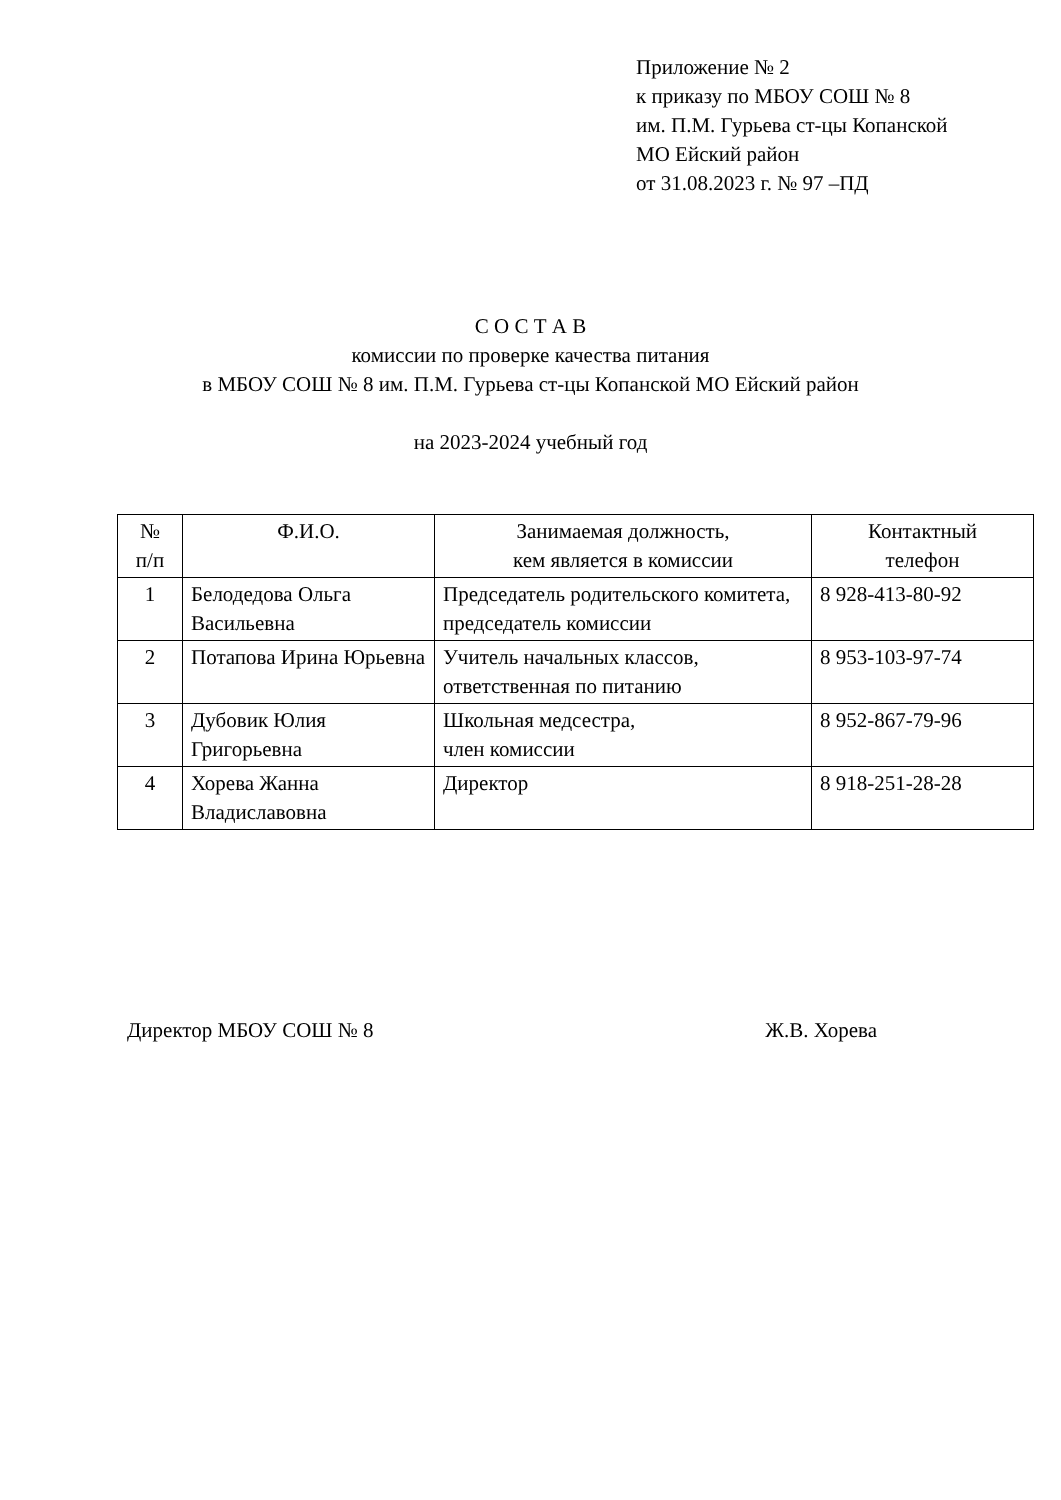Приложение № 2
к приказу по МБОУ СОШ № 8
им. П.М. Гурьева ст-цы Копанской
МО Ейский район
от 31.08.2023 г. № 97 –ПД
С О С Т А В
комиссии по проверке качества питания
в МБОУ СОШ № 8 им. П.М. Гурьева ст-цы Копанской МО Ейский район
на 2023-2024 учебный год
| № п/п | Ф.И.О. | Занимаемая должность, кем является в комиссии | Контактный телефон |
| --- | --- | --- | --- |
| 1 | Белодедова Ольга Васильевна | Председатель родительского комитета, председатель комиссии | 8 928-413-80-92 |
| 2 | Потапова Ирина Юрьевна | Учитель начальных классов, ответственная по питанию | 8 953-103-97-74 |
| 3 | Дубовик Юлия Григорьевна | Школьная медсестра, член комиссии | 8 952-867-79-96 |
| 4 | Хорева Жанна Владиславовна | Директор | 8 918-251-28-28 |
Директор МБОУ СОШ № 8 Ж.В. Хорева